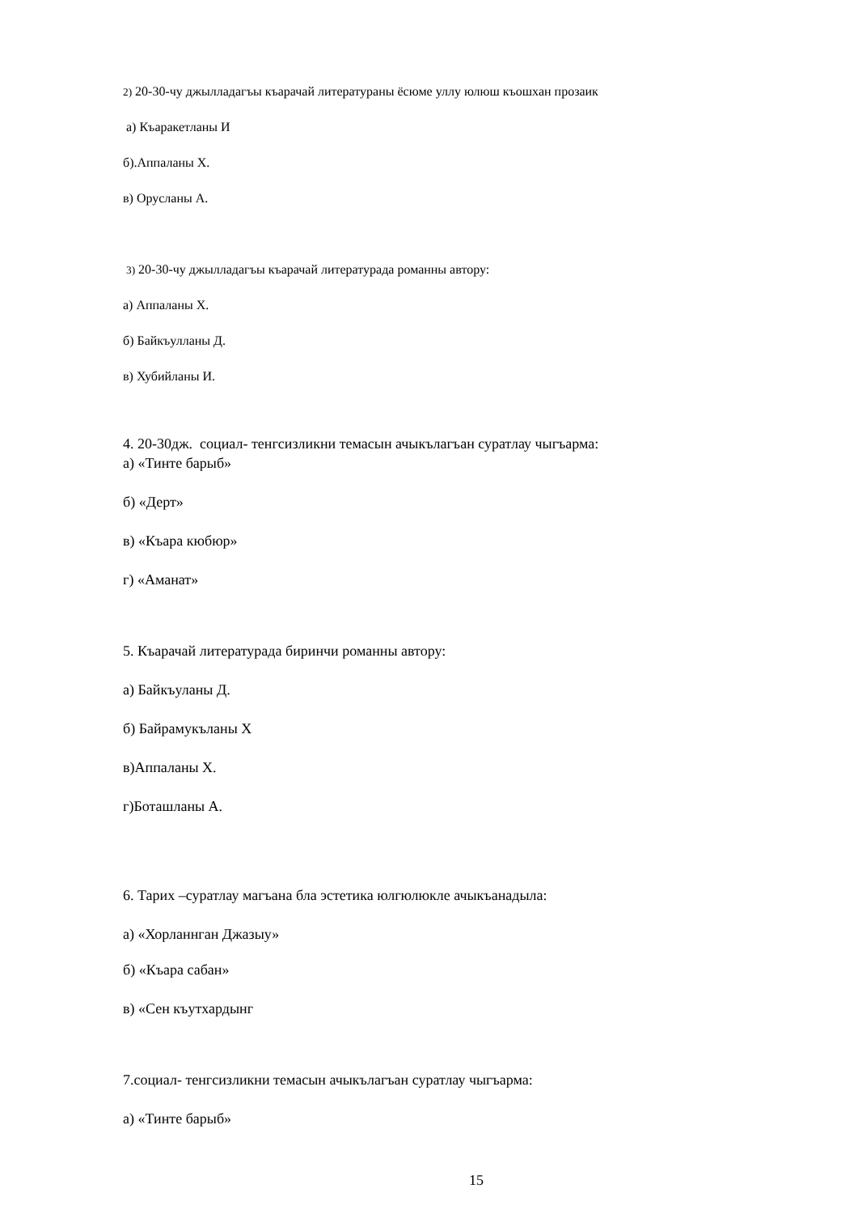2) 20-30-чу джылладагъы къарачай литератураны ёсюме уллу юлюш къошхан прозаик
а) Къаракетланы И
б).Аппаланы Х.
в) Орусланы А.
3) 20-30-чу джылладагъы къарачай литературада романны автору:
а) Аппаланы Х.
б) Байкъулланы Д.
в) Хубийланы И.
4. 20-30дж. социал- тенгсизликни темасын ачыкълагъан суратлау чыгъарма:
а) «Тинте барыб»
б) «Дерт»
в) «Къара кюбюр»
г) «Аманат»
5. Къарачай литературада биринчи романны автору:
а) Байкъуланы Д.
б) Байрамукъланы Х
в)Аппаланы Х.
г)Боташланы А.
6. Тарих –суратлау магъана бла эстетика юлгюлюкле ачыкъанадыла:
а) «Хорланнган Джазыу»
б) «Къара сабан»
в) «Сен къутхардынг
7.социал- тенгсизликни темасын ачыкълагъан суратлау чыгъарма:
а) «Тинте барыб»
15